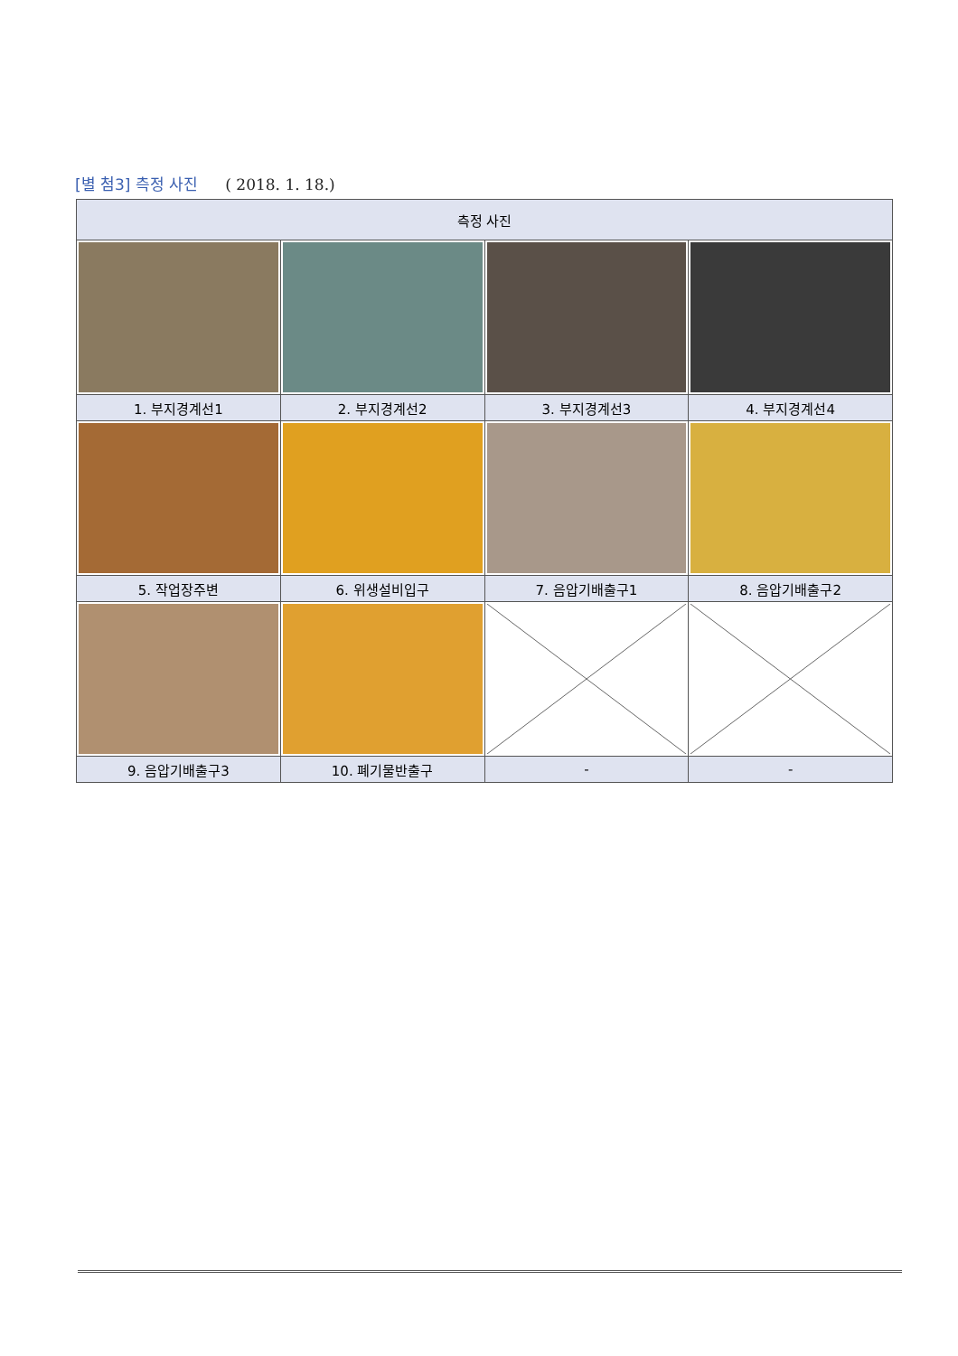[별 첨3] 측정 사진 ( 2018. 1. 18.)
| 측정 사진 | | | |
| --- | --- | --- | --- |
| 1. 부지경계선1 | 2. 부지경계선2 | 3. 부지경계선3 | 4. 부지경계선4 |
| 5. 작업장주변 | 6. 위생설비입구 | 7. 음압기배출구1 | 8. 음압기배출구2 |
| 9. 음압기배출구3 | 10. 폐기물반출구 | - | - |